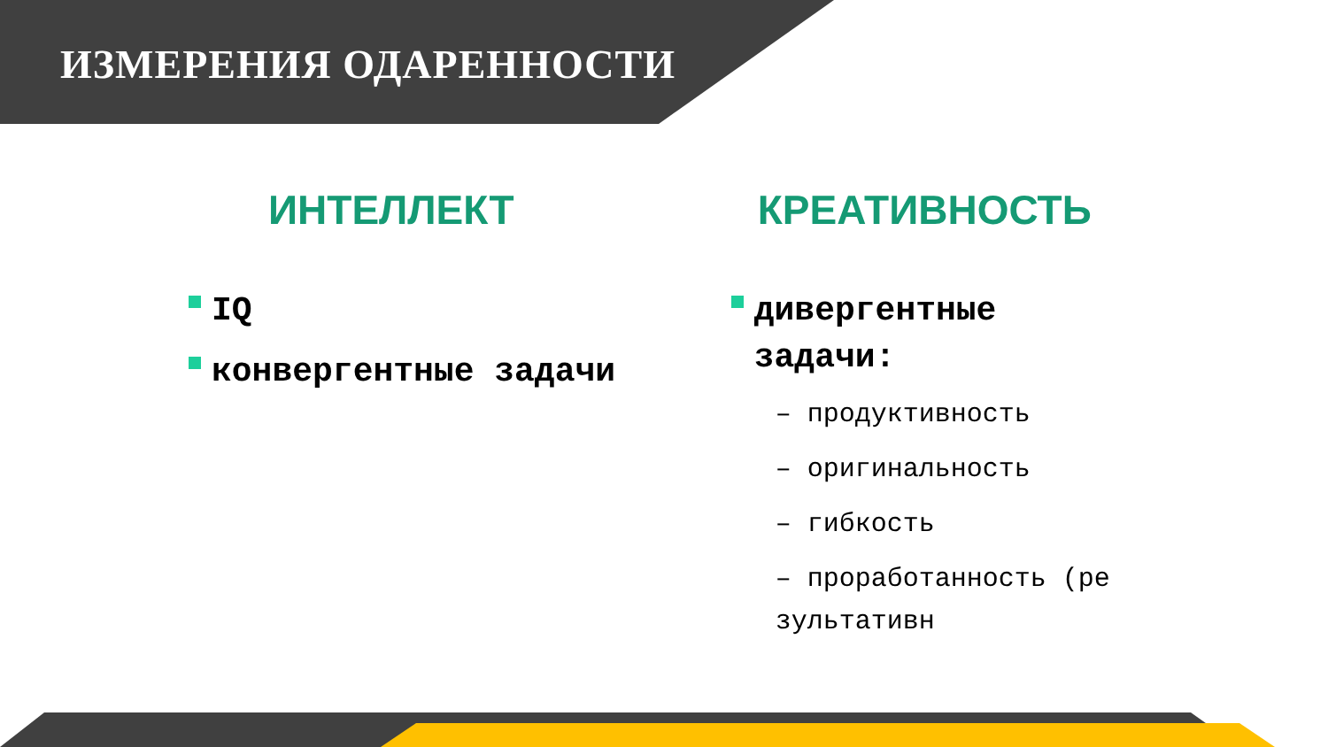ИЗМЕРЕНИЯ ОДАРЕННОСТИ
ИНТЕЛЛЕКТ
IQ
конвергентные задачи
КРЕАТИВНОСТЬ
дивергентные задачи:
– продуктивность
– оригинальность
– гибкость
– проработанность (результативн